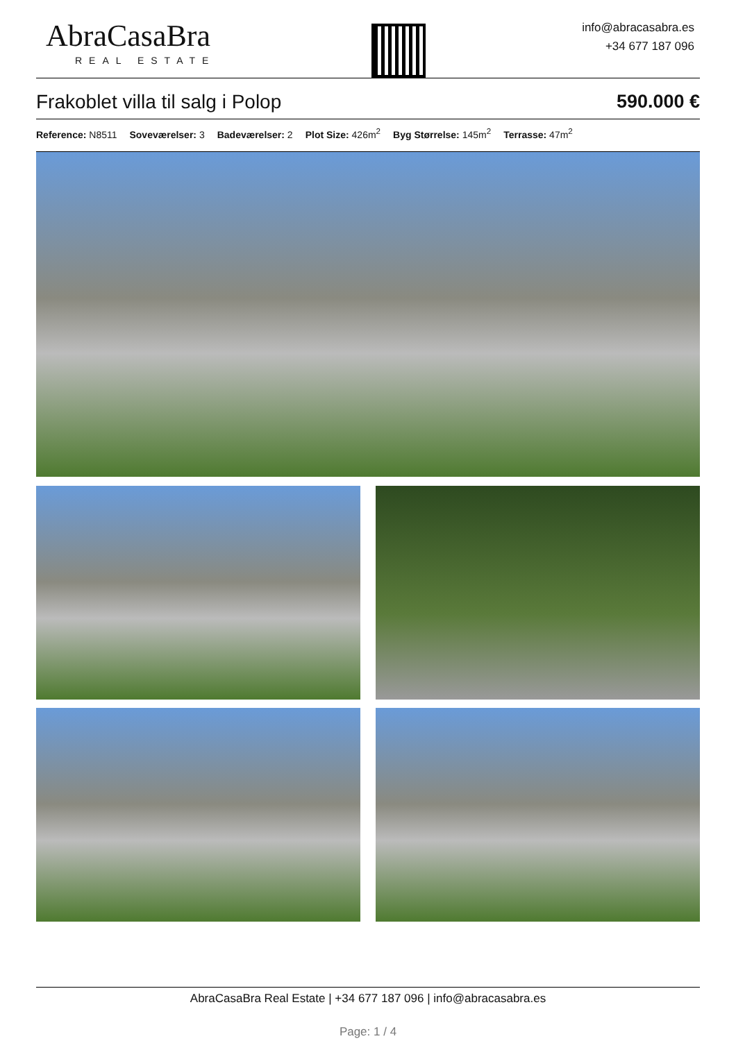AbraCasaBra
REAL ESTATE
info@abracasabra.es
+34 677 187 096
Frakoblet villa til salg i Polop 590.000 €
Reference: N8511 Soveværelser: 3 Badeværelser: 2 Plot Size: 426m<sup>2</sup> Byg Størrelse: 145m<sup>2</sup> Terrasse: 47m<sup>2</sup>
AbraCasaBra Real Estate | +34 677 187 096 | info@abracasabra.es
Page: 1 / 4